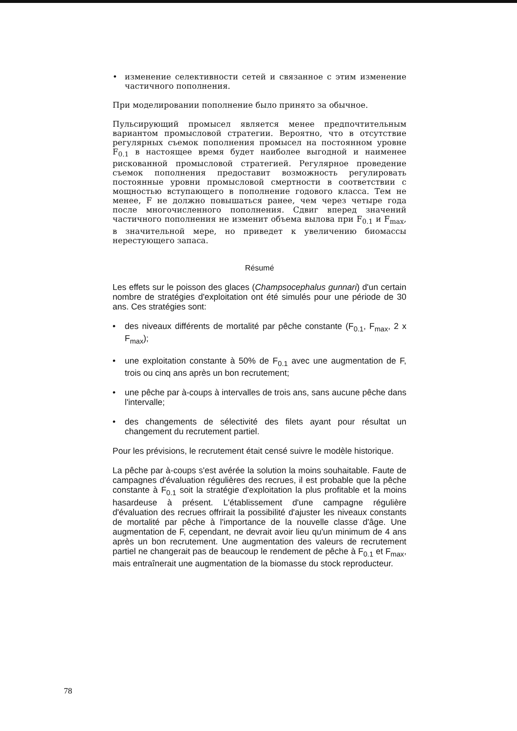• изменение селективности сетей и связанное с этим изменение частичного пополнения.
При моделировании пополнение было принято за обычное.
Пульсирующий промысел является менее предпочтительным вариантом промысловой стратегии. Вероятно, что в отсутствие регулярных съемок пополнения промысел на постоянном уровне F<sub>0.1</sub> в настоящее время будет наиболее выгодной и наименее рискованной промысловой стратегией. Регулярное проведение съемок пополнения предоставит возможность регулировать постоянные уровни промысловой смертности в соответствии с мощностью вступающего в пополнение годового класса. Тем не менее, F не должно повышаться ранее, чем через четыре года после многочисленного пополнения. Сдвиг вперед значений частичного пополнения не изменит объема вылова при F<sub>0.1</sub> и F<sub>max</sub>, в значительной мере, но приведет к увеличению биомассы нерестующего запаса.
Résumé
Les effets sur le poisson des glaces (Champsocephalus gunnari) d'un certain nombre de stratégies d'exploitation ont été simulés pour une période de 30 ans. Ces stratégies sont:
• des niveaux différents de mortalité par pêche constante (F<sub>0.1</sub>, F<sub>max</sub>, 2 x F<sub>max</sub>);
• une exploitation constante à 50% de F<sub>0.1</sub> avec une augmentation de F, trois ou cinq ans après un bon recrutement;
• une pêche par à-coups à intervalles de trois ans, sans aucune pêche dans l'intervalle;
• des changements de sélectivité des filets ayant pour résultat un changement du recrutement partiel.
Pour les prévisions, le recrutement était censé suivre le modèle historique.
La pêche par à-coups s'est avérée la solution la moins souhaitable. Faute de campagnes d'évaluation régulières des recrues, il est probable que la pêche constante à F<sub>0.1</sub> soit la stratégie d'exploitation la plus profitable et la moins hasardeuse à présent. L'établissement d'une campagne régulière d'évaluation des recrues offrirait la possibilité d'ajuster les niveaux constants de mortalité par pêche à l'importance de la nouvelle classe d'âge. Une augmentation de F, cependant, ne devrait avoir lieu qu'un minimum de 4 ans après un bon recrutement. Une augmentation des valeurs de recrutement partiel ne changerait pas de beaucoup le rendement de pêche à F<sub>0.1</sub> et F<sub>max</sub>, mais entraînerait une augmentation de la biomasse du stock reproducteur.
78